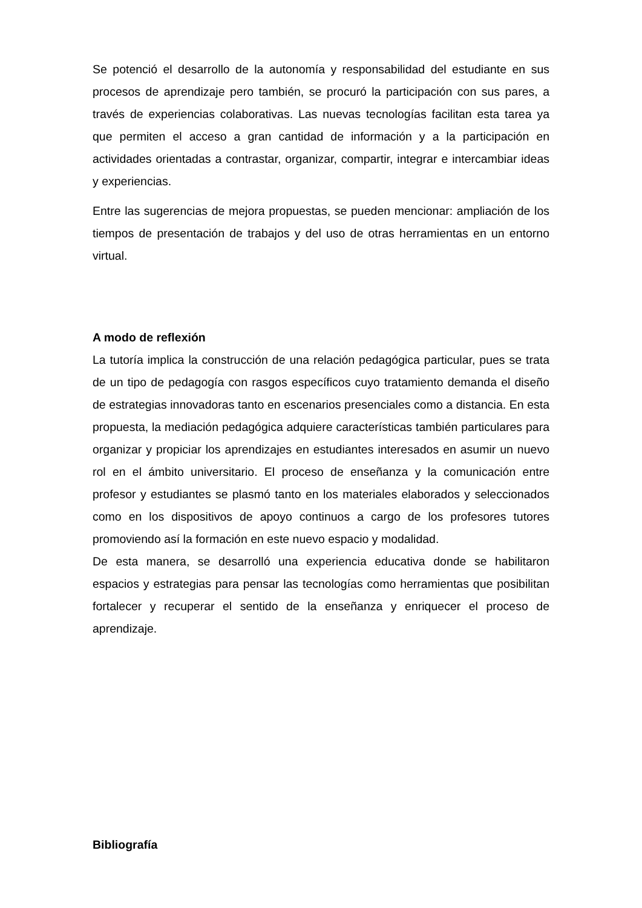Se potenció el desarrollo de la autonomía y responsabilidad del estudiante en sus procesos de aprendizaje pero también, se procuró la participación con sus pares, a través de experiencias colaborativas. Las nuevas tecnologías facilitan esta tarea ya que permiten el acceso a gran cantidad de información y a la participación en actividades orientadas a contrastar, organizar, compartir, integrar e intercambiar ideas y experiencias.
Entre las sugerencias de mejora propuestas, se pueden mencionar: ampliación de los tiempos de presentación de trabajos y del uso de otras herramientas en un entorno virtual.
A modo de reflexión
La tutoría implica la construcción de una relación pedagógica particular, pues se trata de un tipo de pedagogía con rasgos específicos cuyo tratamiento demanda el diseño de estrategias innovadoras tanto en escenarios presenciales como a distancia. En esta propuesta, la mediación pedagógica adquiere características también particulares para organizar y propiciar los aprendizajes en estudiantes interesados en asumir un nuevo rol en el ámbito universitario. El proceso de enseñanza y la comunicación entre profesor y estudiantes se plasmó tanto en los materiales elaborados y seleccionados como en los dispositivos de apoyo continuos a cargo de los profesores tutores promoviendo así la formación en este nuevo espacio y modalidad.
De esta manera, se desarrolló una experiencia educativa donde se habilitaron espacios y estrategias para pensar las tecnologías como herramientas que posibilitan fortalecer y recuperar el sentido de la enseñanza y enriquecer el proceso de aprendizaje.
Bibliografía